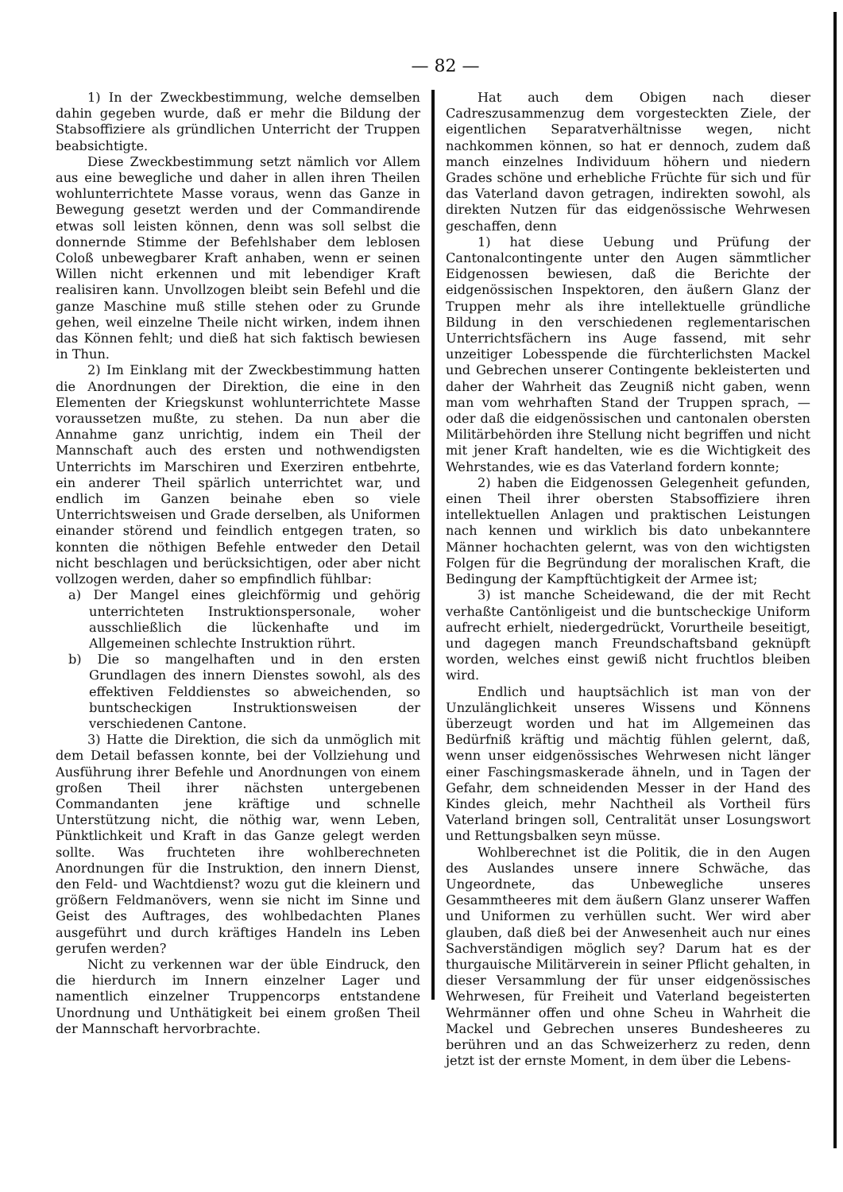— 82 —
1) In der Zweckbestimmung, welche demselben dahin gegeben wurde, daß er mehr die Bildung der Stabsoffiziere als gründlichen Unterricht der Truppen beabsichtigte.
Diese Zweckbestimmung setzt nämlich vor Allem aus eine bewegliche und daher in allen ihren Theilen wohlunterrichtete Masse voraus, wenn das Ganze in Bewegung gesetzt werden und der Commandirende etwas soll leisten können, denn was soll selbst die donnernde Stimme der Befehlshaber dem leblosen Coloß unbewegbarer Kraft anhaben, wenn er seinen Willen nicht erkennen und mit lebendiger Kraft realisiren kann. Unvollzogen bleibt sein Befehl und die ganze Maschine muß stille stehen oder zu Grunde gehen, weil einzelne Theile nicht wirken, indem ihnen das Können fehlt; und dieß hat sich faktisch bewiesen in Thun.
2) Im Einklang mit der Zweckbestimmung hatten die Anordnungen der Direktion, die eine in den Elementen der Kriegskunst wohlunterrichtete Masse voraussetzen mußte, zu stehen. Da nun aber die Annahme ganz unrichtig, indem ein Theil der Mannschaft auch des ersten und nothwendigsten Unterrichts im Marschiren und Exerziren entbehrte, ein anderer Theil spärlich unterrichtet war, und endlich im Ganzen beinahe eben so viele Unterrichtsweisen und Grade derselben, als Uniformen einander störend und feindlich entgegen traten, so konnten die nöthigen Befehle entweder den Detail nicht beschlagen und berücksichtigen, oder aber nicht vollzogen werden, daher so empfindlich fühlbar:
a) Der Mangel eines gleichförmig und gehörig unterrichteten Instruktionspersonale, woher ausschließlich die lückenhafte und im Allgemeinen schlechte Instruktion rührt.
b) Die so mangelhaften und in den ersten Grundlagen des innern Dienstes sowohl, als des effektiven Felddienstes so abweichenden, so buntscheckigen Instruktionsweisen der verschiedenen Cantone.
3) Hatte die Direktion, die sich da unmöglich mit dem Detail befassen konnte, bei der Vollziehung und Ausführung ihrer Befehle und Anordnungen von einem großen Theil ihrer nächsten untergebenen Commandanten jene kräftige und schnelle Unterstützung nicht, die nöthig war, wenn Leben, Pünktlichkeit und Kraft in das Ganze gelegt werden sollte. Was fruchteten ihre wohlberechneten Anordnungen für die Instruktion, den innern Dienst, den Feld- und Wachtdienst? wozu gut die kleinern und größern Feldmanövers, wenn sie nicht im Sinne und Geist des Auftrages, des wohlbedachten Planes ausgeführt und durch kräftiges Handeln ins Leben gerufen werden?
Nicht zu verkennen war der üble Eindruck, den die hierdurch im Innern einzelner Lager und namentlich einzelner Truppencorps entstandene Unordnung und Unthätigkeit bei einem großen Theil der Mannschaft hervorbrachte.
Hat auch dem Obigen nach dieser Cadreszusammenzug dem vorgesteckten Ziele, der eigentlichen Separatverhältnisse wegen, nicht nachkommen können, so hat er dennoch, zudem daß manch einzelnes Individuum höhern und niedern Grades schöne und erhebliche Früchte für sich und für das Vaterland davon getragen, indirekten sowohl, als direkten Nutzen für das eidgenössische Wehrwesen geschaffen, denn
1) hat diese Uebung und Prüfung der Cantonalcontingente unter den Augen sämmtlicher Eidgenossen bewiesen, daß die Berichte der eidgenössischen Inspektoren, den äußern Glanz der Truppen mehr als ihre intellektuelle gründliche Bildung in den verschiedenen reglementarischen Unterrichtsfächern ins Auge fassend, mit sehr unzeitiger Lobesspende die fürchterlichsten Mackel und Gebrechen unserer Contingente bekleisterten und daher der Wahrheit das Zeugniß nicht gaben, wenn man vom wehrhaften Stand der Truppen sprach, — oder daß die eidgenössischen und cantonalen obersten Militärbehörden ihre Stellung nicht begriffen und nicht mit jener Kraft handelten, wie es die Wichtigkeit des Wehrstandes, wie es das Vaterland fordern konnte;
2) haben die Eidgenossen Gelegenheit gefunden, einen Theil ihrer obersten Stabsoffiziere ihren intellektuellen Anlagen und praktischen Leistungen nach kennen und wirklich bis dato unbekanntere Männer hochachten gelernt, was von den wichtigsten Folgen für die Begründung der moralischen Kraft, die Bedingung der Kampftüchtigkeit der Armee ist;
3) ist manche Scheidewand, die der mit Recht verhaßte Cantönligeist und die buntscheckige Uniform aufrecht erhielt, niedergedrückt, Vorurtheile beseitigt, und dagegen manch Freundschaftsband geknüpft worden, welches einst gewiß nicht fruchtlos bleiben wird.
Endlich und hauptsächlich ist man von der Unzulänglichkeit unseres Wissens und Könnens überzeugt worden und hat im Allgemeinen das Bedürfniß kräftig und mächtig fühlen gelernt, daß, wenn unser eidgenössisches Wehrwesen nicht länger einer Faschingsmaskerade ähneln, und in Tagen der Gefahr, dem schneidenden Messer in der Hand des Kindes gleich, mehr Nachtheil als Vortheil fürs Vaterland bringen soll, Centralität unser Losungswort und Rettungsbalken seyn müsse.
Wohlberechnet ist die Politik, die in den Augen des Auslandes unsere innere Schwäche, das Ungeordnete, das Unbewegliche unseres Gesammtheeres mit dem äußern Glanz unserer Waffen und Uniformen zu verhüllen sucht. Wer wird aber glauben, daß dieß bei der Anwesenheit auch nur eines Sachverständigen möglich sey? Darum hat es der thurgauische Militärverein in seiner Pflicht gehalten, in dieser Versammlung der für unser eidgenössisches Wehrwesen, für Freiheit und Vaterland begeisterten Wehrmänner offen und ohne Scheu in Wahrheit die Mackel und Gebrechen unseres Bundesheeres zu berühren und an das Schweizerherz zu reden, denn jetzt ist der ernste Moment, in dem über die Lebens-